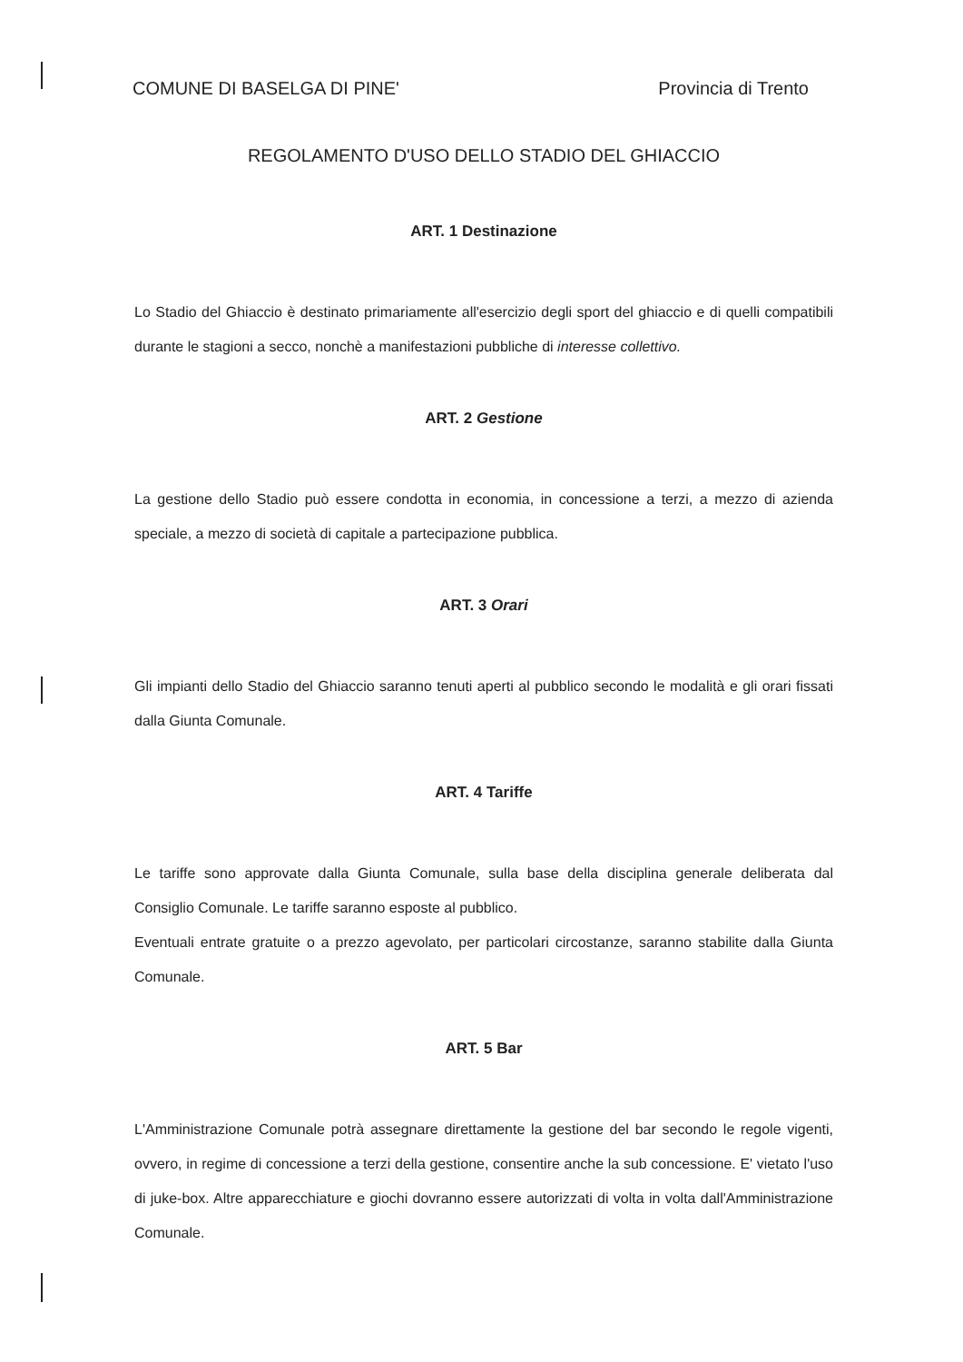COMUNE DI BASELGA DI PINE' Provincia di Trento
REGOLAMENTO D'USO DELLO STADIO DEL GHIACCIO
ART. 1 Destinazione
Lo Stadio del Ghiaccio è destinato primariamente all'esercizio degli sport del ghiaccio e di quelli compatibili durante le stagioni a secco, nonchè a manifestazioni pubbliche di interesse collettivo.
ART. 2 Gestione
La gestione dello Stadio può essere condotta in economia, in concessione a terzi, a mezzo di azienda speciale, a mezzo di società di capitale a partecipazione pubblica.
ART. 3 Orari
Gli impianti dello Stadio del Ghiaccio saranno tenuti aperti al pubblico secondo le modalità e gli orari fissati dalla Giunta Comunale.
ART. 4 Tariffe
Le tariffe sono approvate dalla Giunta Comunale, sulla base della disciplina generale deliberata dal Consiglio Comunale. Le tariffe saranno esposte al pubblico.
Eventuali entrate gratuite o a prezzo agevolato, per particolari circostanze, saranno stabilite dalla Giunta Comunale.
ART. 5 Bar
L'Amministrazione Comunale potrà assegnare direttamente la gestione del bar secondo le regole vigenti, ovvero, in regime di concessione a terzi della gestione, consentire anche la sub concessione. E' vietato l'uso di juke-box. Altre apparecchiature e giochi dovranno essere autorizzati di volta in volta dall'Amministrazione Comunale.